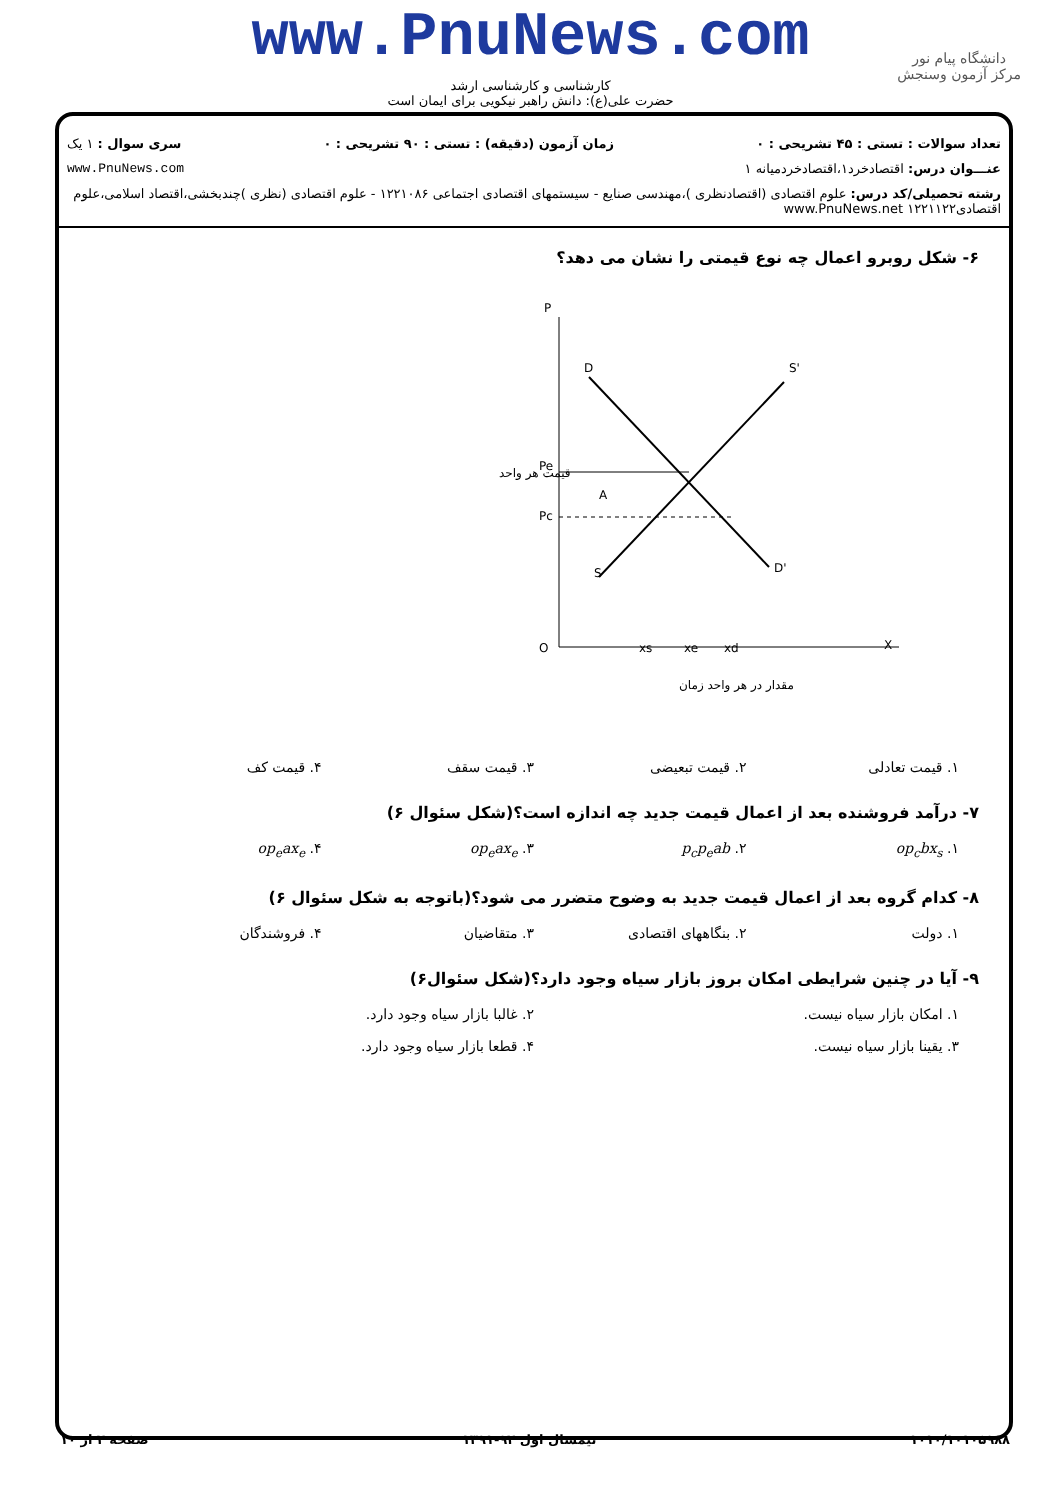www.PnuNews.com
کارشناسی و کارشناسی ارشد
حضرت علی(ع): دانش راهبر نیکویی برای ایمان است
دانشگاه پیام نور
مرکز آزمون وسنجش
تعداد سوالات : تستی : ۴۵ تشریحی : ۰ زمان آزمون (دقیقه) : تستی : ۹۰ تشریحی : ۰ سری سوال : ۱ یک
عنـــوان درس: اقتصادخرد۱،اقتصادخردمیانه ۱ www.PnuNews.com
رشته تحصیلی/کد درس: علوم اقتصادی (اقتصادنظری )،مهندسی صنایع - سیستمهای اقتصادی اجتماعی ۱۲۲۱۰۸۶ - علوم اقتصادی (نظری )چندبخشی،اقتصاد اسلامی،علوم اقتصادی۱۲۲۱۱۲۲ www.PnuNews.net
۶- شکل روبرو اعمال چه نوع قیمتی را نشان می دهد؟
P
D
S'
A
S
D'
Pe
Pc
O
xs
xe
xd
X
مقدار در هر واحد زمان
قیمت هر واحد
۱. قیمت تعادلی ۲. قیمت تبعیضی ۳. قیمت سقف ۴. قیمت کف
۷- درآمد فروشنده بعد از اعمال قیمت جدید چه اندازه است؟(شکل سئوال ۶)
۱. op<sub>c</sub>bx<sub>s</sub> ۲. p<sub>c</sub>p<sub>e</sub>ab ۳. op<sub>e</sub>ax<sub>e</sub> ۴. op<sub>e</sub>ax<sub>e</sub>
۸- کدام گروه بعد از اعمال قیمت جدید به وضوح متضرر می شود؟(باتوجه به شکل سئوال ۶)
۱. دولت ۲. بنگاههای اقتصادی ۳. متقاضیان ۴. فروشندگان
۹- آیا در چنین شرایطی امکان بروز بازار سیاه وجود دارد؟(شکل سئوال۶)
۱. امکان بازار سیاه نیست. ۲. غالبا بازار سیاه وجود دارد.
۳. یقینا بازار سیاه نیست. ۴. قطعا بازار سیاه وجود دارد.
۱۰۱۰/۱۰۱۰۵۹۸۸ نیمسال اول ۹۲-۱۳۹۱ صفحه ۲ از ۱۰